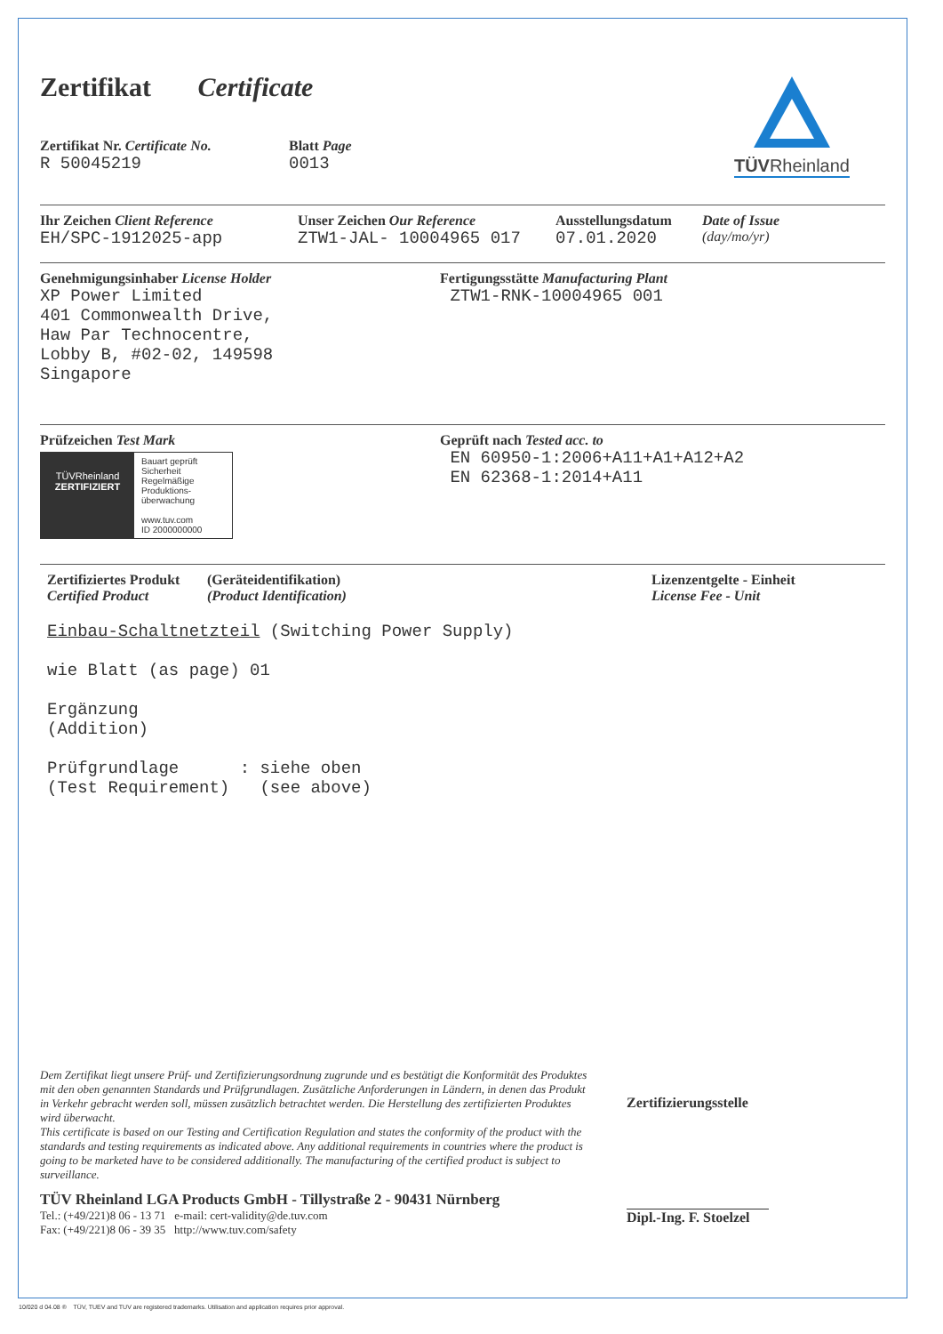Zertifikat Certificate
Zertifikat Nr. Certificate No.
R 50045219
Blatt Page
0013
TÜVRheinland
Ihr Zeichen Client Reference
EH/SPC-1912025-app
Unser Zeichen Our Reference
ZTW1-JAL- 10004965 017
Ausstellungsdatum
07.01.2020
Date of Issue
(day/mo/yr)
Genehmigungsinhaber License Holder
XP Power Limited
401 Commonwealth Drive,
Haw Par Technocentre,
Lobby B, #02-02, 149598
Singapore
Fertigungsstätte Manufacturing Plant
ZTW1-RNK-10004965 001
Prüfzeichen Test Mark
TÜVRheinland
ZERTIFIZIERT
Bauart geprüft
Sicherheit
Regelmäßige
Produktions-
überwachung
www.tuv.com
ID 2000000000
Geprüft nach Tested acc. to
EN 60950-1:2006+A11+A1+A12+A2
EN 62368-1:2014+A11
Zertifiziertes Produkt
Certified Product
(Geräteidentifikation)
(Product Identification)
Lizenzentgelte - Einheit
License Fee - Unit
Einbau-Schaltnetzteil (Switching Power Supply)
wie Blatt (as page) 01
Ergänzung
(Addition)
Prüfgrundlage : siehe oben
(Test Requirement) (see above)
Dem Zertifikat liegt unsere Prüf- und Zertifizierungsordnung zugrunde und es bestätigt die Konformität des Produktes mit den oben genannten Standards und Prüfgrundlagen. Zusätzliche Anforderungen in Ländern, in denen das Produkt in Verkehr gebracht werden soll, müssen zusätzlich betrachtet werden. Die Herstellung des zertifizierten Produktes wird überwacht.
This certificate is based on our Testing and Certification Regulation and states the conformity of the product with the standards and testing requirements as indicated above. Any additional requirements in countries where the product is going to be marketed have to be considered additionally. The manufacturing of the certified product is subject to surveillance.
TÜV Rheinland LGA Products GmbH - Tillystraße 2 - 90431 Nürnberg
Tel.: (+49/221)8 06 - 13 71 e-mail: cert-validity@de.tuv.com
Fax: (+49/221)8 06 - 39 35 http://www.tuv.com/safety
Zertifizierungsstelle
Dipl.-Ing. F. Stoelzel
10/020 d 04.08 ® TÜV, TUEV and TUV are registered trademarks. Utilisation and application requires prior approval.